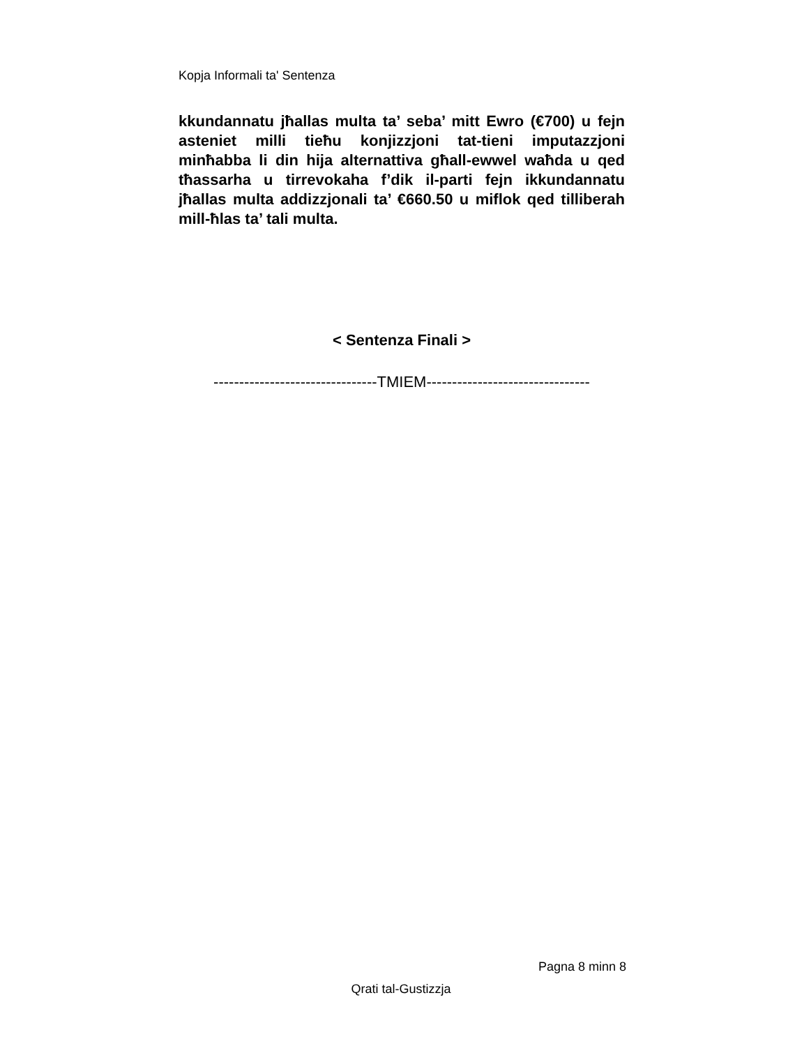Kopja Informali ta' Sentenza
kkundannatu jħallas multa ta’ seba’ mitt Ewro (€700) u fejn asteniet milli tieħu konjizzjoni tat-tieni imputazzjoni minħabba li din hija alternattiva għall-ewwel waħda u qed tħassarha u tirrevokaha f’dik il-parti fejn ikkundannatu jħallas multa addizzjonali ta’ €660.50 u miflok qed tilliberah mill-ħlas ta’ tali multa.
< Sentenza Finali >
--------------------------------TMIEM--------------------------------
Pagna 8 minn 8
Qrati tal-Gustizzja